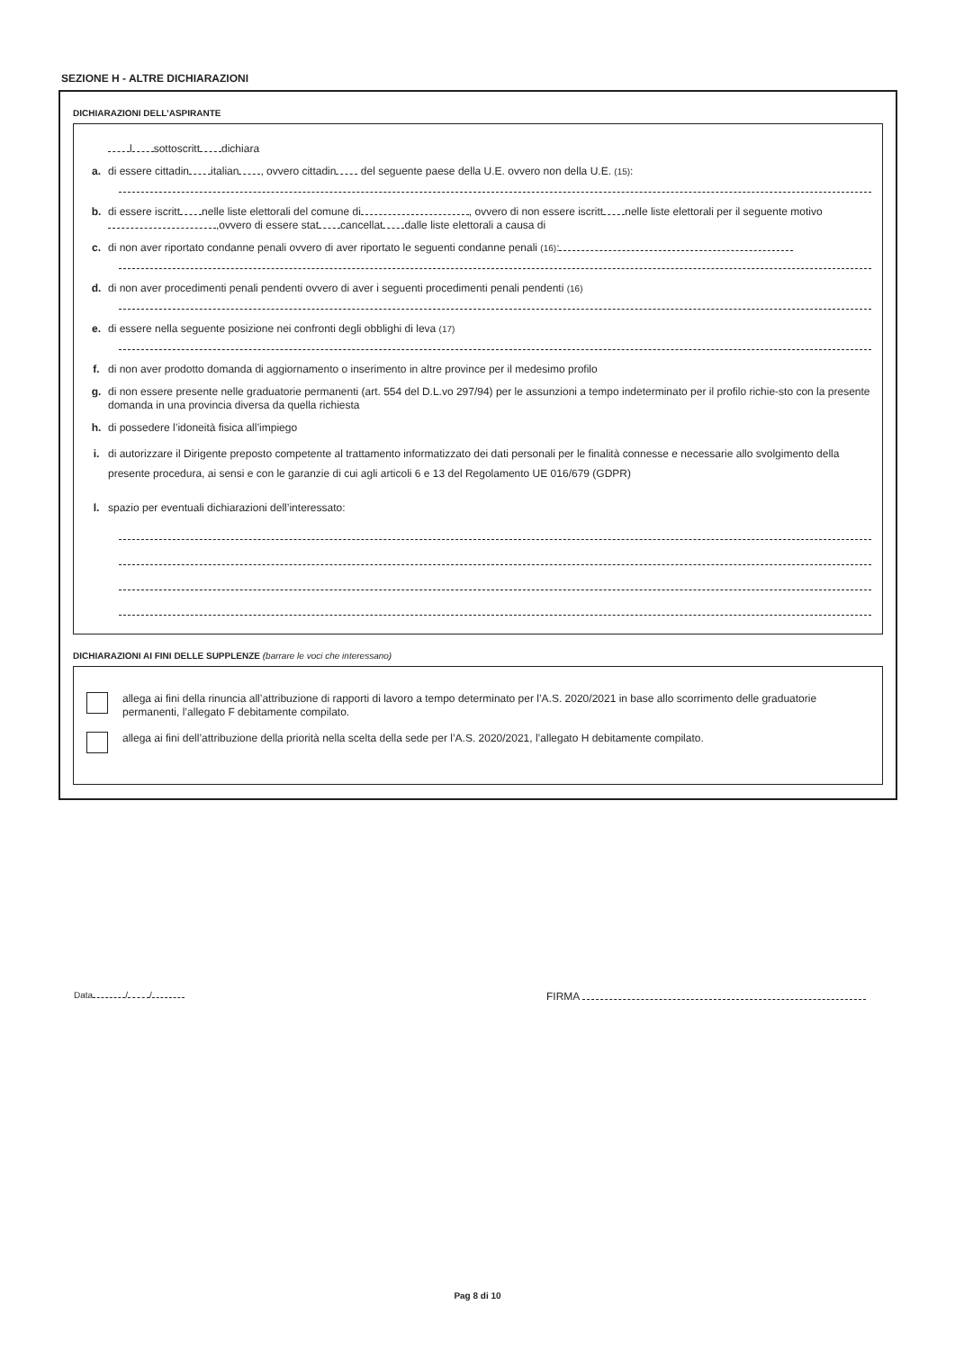SEZIONE H - ALTRE DICHIARAZIONI
DICHIARAZIONI DELL’ASPIRANTE
l sottoscritt dichiara
a. di essere cittadin italian , ovvero cittadin del seguente paese della U.E. ovvero non della U.E. (15):
b. di essere iscritt nelle liste elettorali del comune di , ovvero di non essere iscritt nelle liste elettorali per il seguente motivo ,ovvero di essere stat cancellat dalle liste elettorali a causa di
c. di non aver riportato condanne penali ovvero di aver riportato le seguenti condanne penali (16):
d. di non aver procedimenti penali pendenti ovvero di aver i seguenti procedimenti penali pendenti (16)
e. di essere nella seguente posizione nei confronti degli obblighi di leva (17)
f. di non aver prodotto domanda di aggiornamento o inserimento in altre province per il medesimo profilo
g. di non essere presente nelle graduatorie permanenti (art. 554 del D.L.vo 297/94) per le assunzioni a tempo indeterminato per il profilo richie-sto con la presente domanda in una provincia diversa da quella richiesta
h. di possedere l’idoneità fisica all’impiego
i. di autorizzare il Dirigente preposto competente al trattamento informatizzato dei dati personali per le finalità connesse e necessarie allo svolgimento della presente procedura, ai sensi e con le garanzie di cui agli articoli 6 e 13 del Regolamento UE 016/679 (GDPR)
l. spazio per eventuali dichiarazioni dell’interessato:
DICHIARAZIONI AI FINI DELLE SUPPLENZE (barrare le voci che interessano)
allega ai fini della rinuncia all’attribuzione di rapporti di lavoro a tempo determinato per l’A.S. 2020/2021 in base allo scorrimento delle graduatorie permanenti, l’allegato F debitamente compilato.
allega ai fini dell’attribuzione della priorità nella scelta della sede per l’A.S. 2020/2021, l’allegato H debitamente compilato.
Data / / FIRMA
Pag 8 di 10